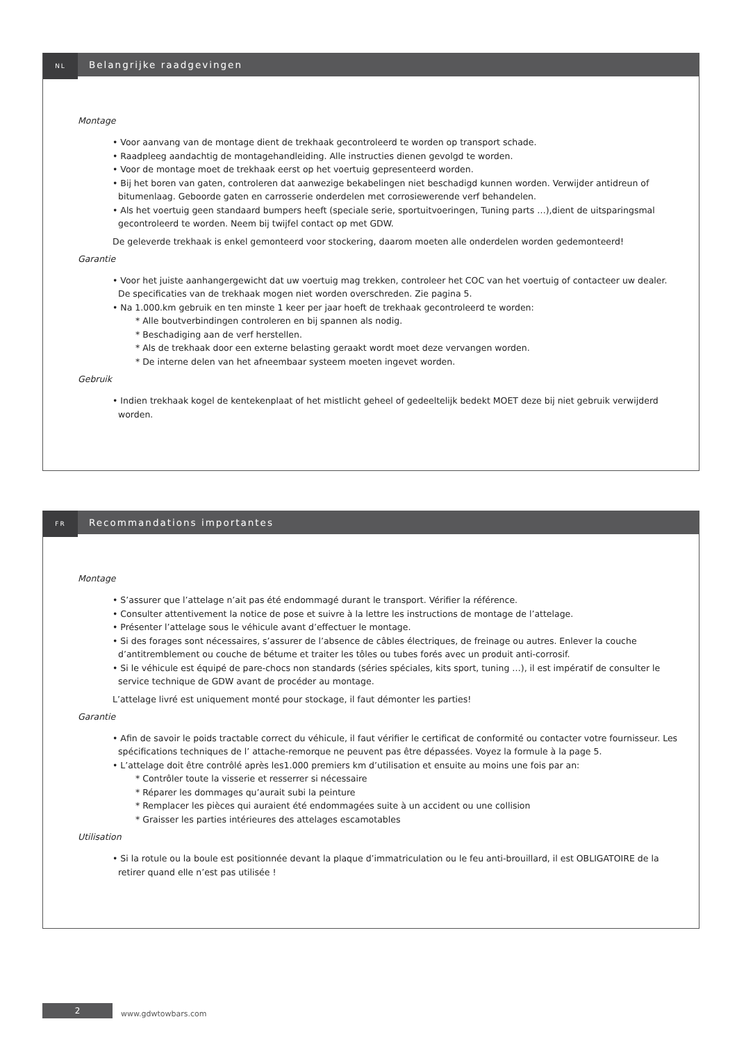NL
Belangrijke raadgevingen
Montage
• Voor aanvang van de montage dient de trekhaak gecontroleerd te worden op transport schade.
• Raadpleeg aandachtig de montagehandleiding. Alle instructies dienen gevolgd te worden.
• Voor de montage moet de trekhaak eerst op het voertuig gepresenteerd worden.
• Bij het boren van gaten, controleren dat aanwezige bekabelingen niet beschadigd kunnen worden. Verwijder antidreun of bitumenlaag. Geboorde gaten en carrosserie onderdelen met corrosiewerende verf behandelen.
• Als het voertuig geen standaard bumpers heeft (speciale serie, sportuitvoeringen, Tuning parts …),dient de uitsparingsmal gecontroleerd te worden. Neem bij twijfel contact op met GDW.
De geleverde trekhaak is enkel gemonteerd voor stockering, daarom moeten alle onderdelen worden gedemonteerd!
Garantie
• Voor het juiste aanhangergewicht dat uw voertuig mag trekken, controleer het COC van het voertuig of contacteer uw dealer. De specificaties van de trekhaak mogen niet worden overschreden. Zie pagina 5.
• Na 1.000.km gebruik en ten minste 1 keer per jaar hoeft de trekhaak gecontroleerd te worden:
* Alle boutverbindingen controleren en bij spannen als nodig.
* Beschadiging aan de verf herstellen.
* Als de trekhaak door een externe belasting geraakt wordt moet deze vervangen worden.
* De interne delen van het afneembaar systeem moeten ingevet worden.
Gebruik
• Indien trekhaak kogel de kentekenplaat of het mistlicht geheel of gedeeltelijk bedekt MOET deze bij niet gebruik verwijderd worden.
FR
Recommandations importantes
Montage
• S’assurer que l’attelage n’ait pas été endommagé durant le transport. Vérifier la référence.
• Consulter attentivement la notice de pose et suivre à la lettre les instructions de montage de l’attelage.
• Présenter l’attelage sous le véhicule avant d’effectuer le montage.
• Si des forages sont nécessaires, s’assurer de l’absence de câbles électriques, de freinage ou autres. Enlever la couche d’antitremblement ou couche de bétume et traiter les tôles ou tubes forés avec un produit anti-corrosif.
• Si le véhicule est équipé de pare-chocs non standards (séries spéciales, kits sport, tuning …), il est impératif de consulter le service technique de GDW avant de procéder au montage.
L’attelage livré est uniquement monté pour stockage, il faut démonter les parties!
Garantie
• Afin de savoir le poids tractable correct du véhicule, il faut vérifier le certificat de conformité ou contacter votre fournisseur. Les spécifications techniques de l’ attache-remorque ne peuvent pas être dépassées. Voyez la formule à la page 5.
• L’attelage doit être contrôlé après les1.000 premiers km d’utilisation et ensuite au moins une fois par an:
* Contrôler toute la visserie et resserrer si nécessaire
* Réparer les dommages qu’aurait subi la peinture
* Remplacer les pièces qui auraient été endommagées suite à un accident ou une collision
* Graisser les parties intérieures des attelages escamotables
Utilisation
• Si la rotule ou la boule est positionnée devant la plaque d’immatriculation ou le feu anti-brouillard, il est OBLIGATOIRE de la retirer quand elle n’est pas utilisée !
2
www.gdwtowbars.com